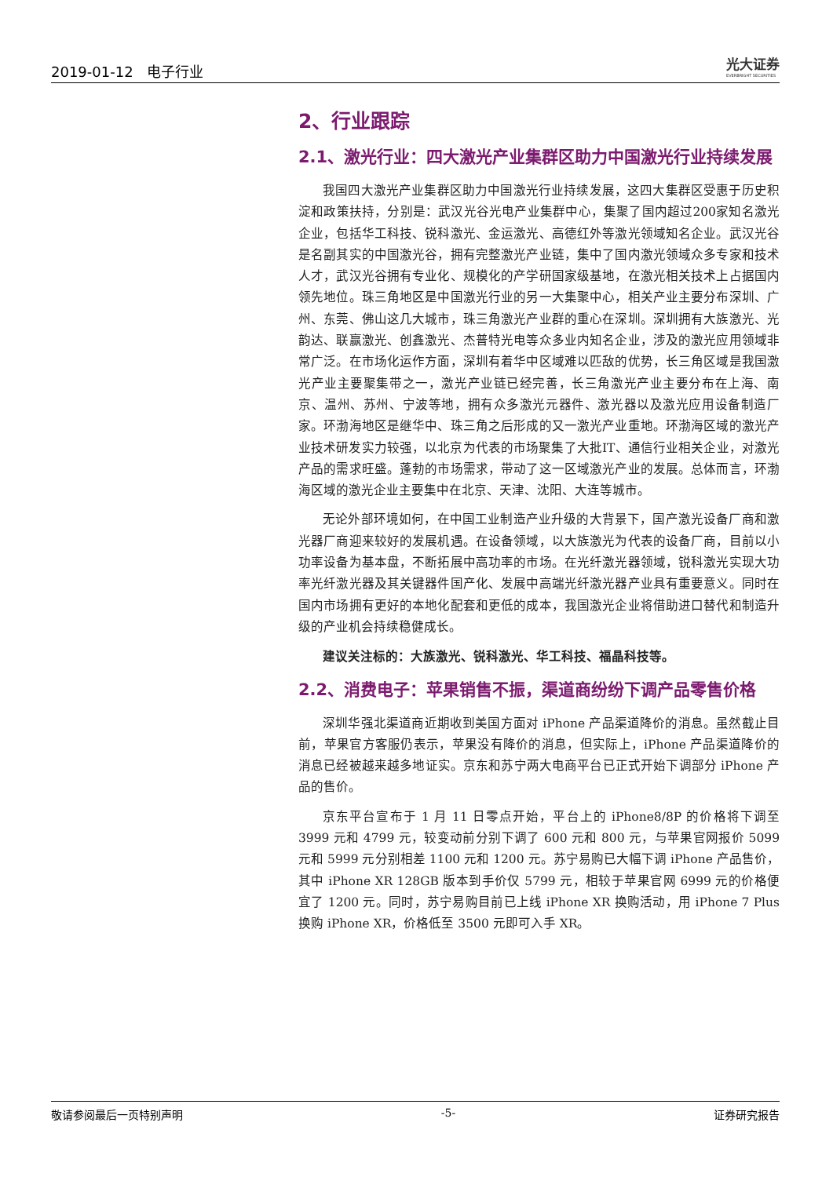2019-01-12 电子行业
光大证券
EVERBRIGHT SECURITIES
2、行业跟踪
2.1、激光行业：四大激光产业集群区助力中国激光行业持续发展
我国四大激光产业集群区助力中国激光行业持续发展，这四大集群区受惠于历史积淀和政策扶持，分别是：武汉光谷光电产业集群中心，集聚了国内超过200家知名激光企业，包括华工科技、锐科激光、金运激光、高德红外等激光领域知名企业。武汉光谷是名副其实的中国激光谷，拥有完整激光产业链，集中了国内激光领域众多专家和技术人才，武汉光谷拥有专业化、规模化的产学研国家级基地，在激光相关技术上占据国内领先地位。珠三角地区是中国激光行业的另一大集聚中心，相关产业主要分布深圳、广州、东莞、佛山这几大城市，珠三角激光产业群的重心在深圳。深圳拥有大族激光、光韵达、联赢激光、创鑫激光、杰普特光电等众多业内知名企业，涉及的激光应用领域非常广泛。在市场化运作方面，深圳有着华中区域难以匹敌的优势，长三角区域是我国激光产业主要聚集带之一，激光产业链已经完善，长三角激光产业主要分布在上海、南京、温州、苏州、宁波等地，拥有众多激光元器件、激光器以及激光应用设备制造厂家。环渤海地区是继华中、珠三角之后形成的又一激光产业重地。环渤海区域的激光产业技术研发实力较强，以北京为代表的市场聚集了大批IT、通信行业相关企业，对激光产品的需求旺盛。蓬勃的市场需求，带动了这一区域激光产业的发展。总体而言，环渤海区域的激光企业主要集中在北京、天津、沈阳、大连等城市。
无论外部环境如何，在中国工业制造产业升级的大背景下，国产激光设备厂商和激光器厂商迎来较好的发展机遇。在设备领域，以大族激光为代表的设备厂商，目前以小功率设备为基本盘，不断拓展中高功率的市场。在光纤激光器领域，锐科激光实现大功率光纤激光器及其关键器件国产化、发展中高端光纤激光器产业具有重要意义。同时在国内市场拥有更好的本地化配套和更低的成本，我国激光企业将借助进口替代和制造升级的产业机会持续稳健成长。
建议关注标的：大族激光、锐科激光、华工科技、福晶科技等。
2.2、消费电子：苹果销售不振，渠道商纷纷下调产品零售价格
深圳华强北渠道商近期收到美国方面对 iPhone 产品渠道降价的消息。虽然截止目前，苹果官方客服仍表示，苹果没有降价的消息，但实际上，iPhone 产品渠道降价的消息已经被越来越多地证实。京东和苏宁两大电商平台已正式开始下调部分 iPhone 产品的售价。
京东平台宣布于 1 月 11 日零点开始，平台上的 iPhone8/8P 的价格将下调至 3999 元和 4799 元，较变动前分别下调了 600 元和 800 元，与苹果官网报价 5099 元和 5999 元分别相差 1100 元和 1200 元。苏宁易购已大幅下调 iPhone 产品售价，其中 iPhone XR 128GB 版本到手价仅 5799 元，相较于苹果官网 6999 元的价格便宜了 1200 元。同时，苏宁易购目前已上线 iPhone XR 换购活动，用 iPhone 7 Plus 换购 iPhone XR，价格低至 3500 元即可入手 XR。
敬请参阅最后一页特别声明 -5- 证券研究报告